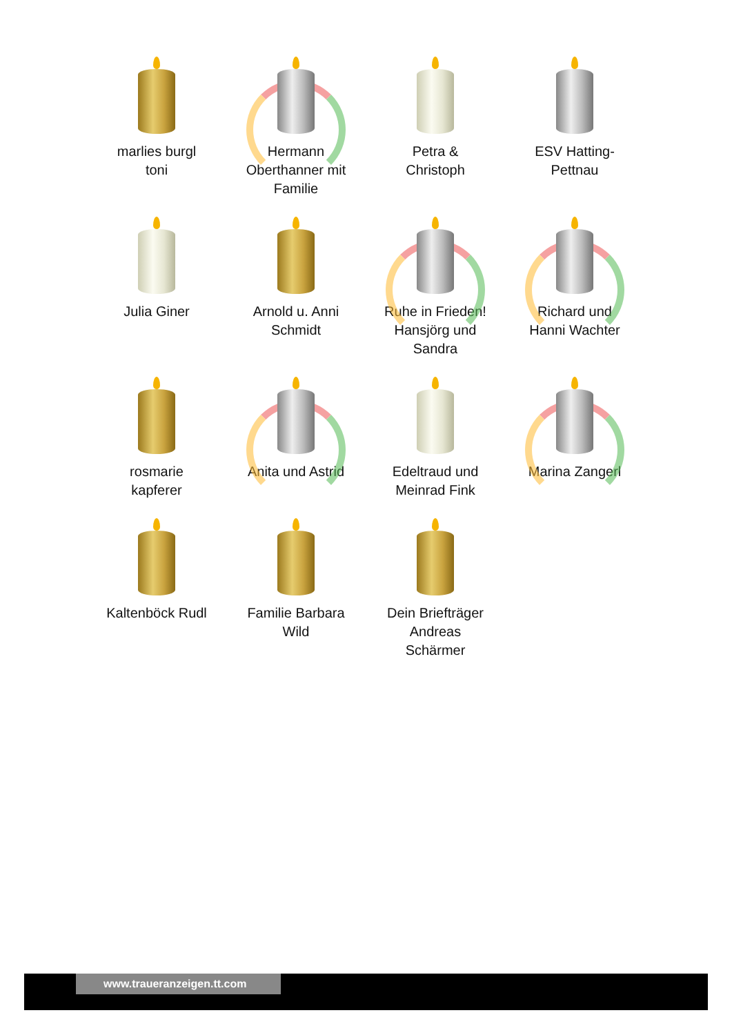marlies burgl
toni
Hermann
Oberthanner mit
Familie
Petra &
Christoph
ESV Hatting-
Pettnau
Julia Giner
Arnold u. Anni
Schmidt
Ruhe in Frieden!
Hansjörg und
Sandra
Richard und
Hanni Wachter
rosmarie
kapferer
Anita und Astrid
Edeltraud und
Meinrad Fink
Marina Zangerl
Kaltenböck Rudl
Familie Barbara
Wild
Dein Briefträger
Andreas
Schärmer
www.traueranzeigen.tt.com